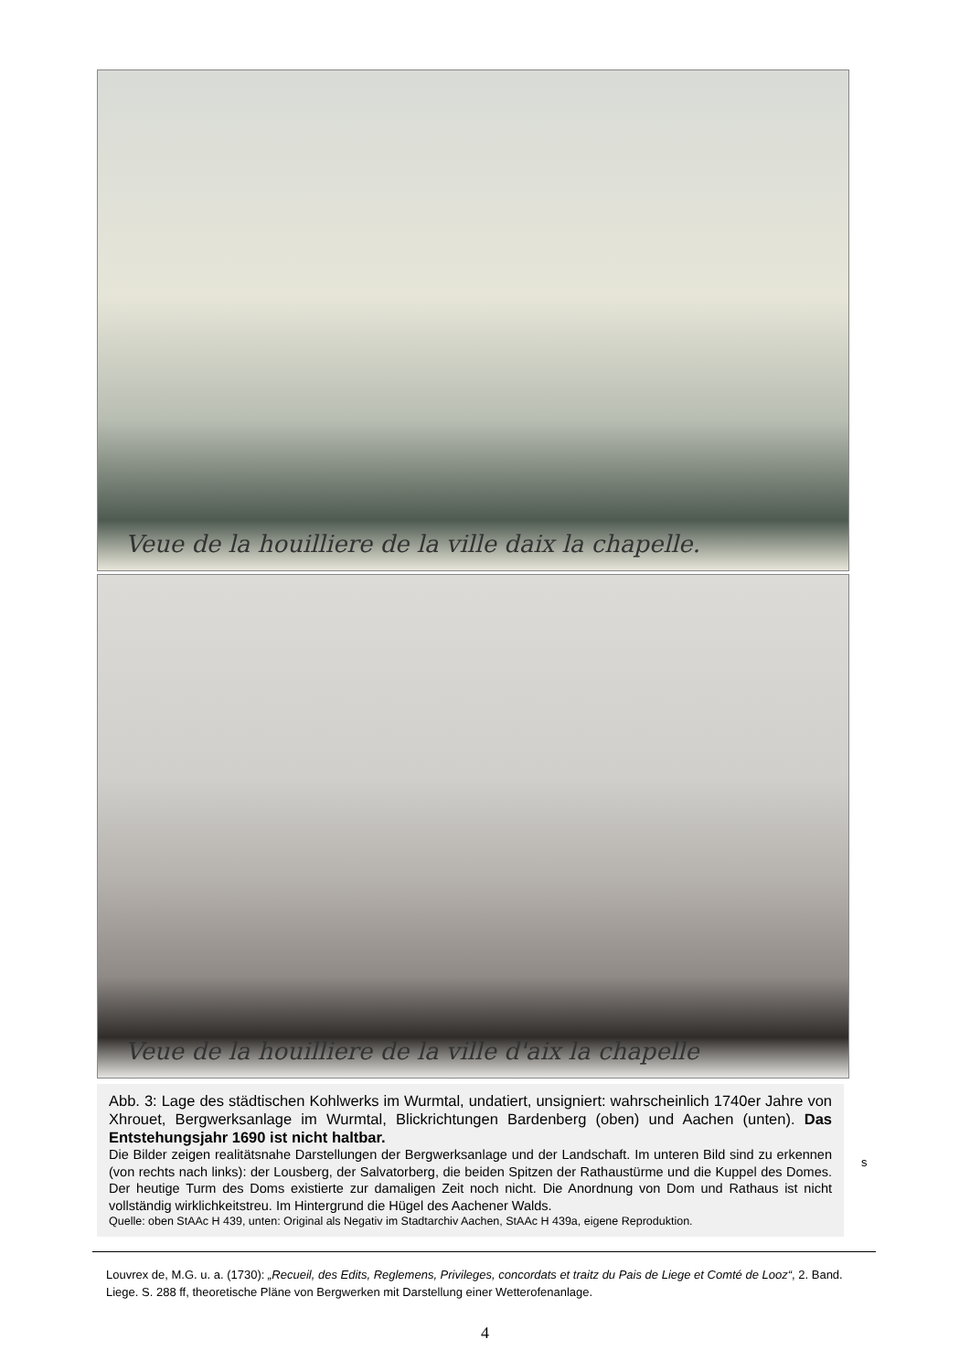Veue de la houilliere de la ville daix la chapelle.
Veue de la houilliere de la ville d'aix la chapelle
Abb. 3: Lage des städtischen Kohlwerks im Wurmtal, undatiert, unsigniert: wahrscheinlich 1740er Jahre von Xhrouet, Bergwerksanlage im Wurmtal, Blickrichtungen Bardenberg (oben) und Aachen (unten). Das Entstehungsjahr 1690 ist nicht haltbar.
Die Bilder zeigen realitätsnahe Darstellungen der Bergwerksanlage und der Landschaft. Im unteren Bild sind zu erkennen (von rechts nach links): der Lousberg, der Salvatorberg, die beiden Spitzen der Rathaustürme und die Kuppel des Domes. Der heutige Turm des Doms existierte zur damaligen Zeit noch nicht. Die Anordnung von Dom und Rathaus ist nicht vollständig wirklichkeitstreu. Im Hintergrund die Hügel des Aachener Walds.
Quelle: oben StAAc H 439, unten: Original als Negativ im Stadtarchiv Aachen, StAAc H 439a, eigene Reproduktion.
s
Louvrex de, M.G. u. a. (1730): „Recueil, des Edits, Reglemens, Privileges, concordats et traitz du Pais de Liege et Comté de Looz“, 2. Band. Liege. S. 288 ff, theoretische Pläne von Bergwerken mit Darstellung einer Wetterofenanlage.
4